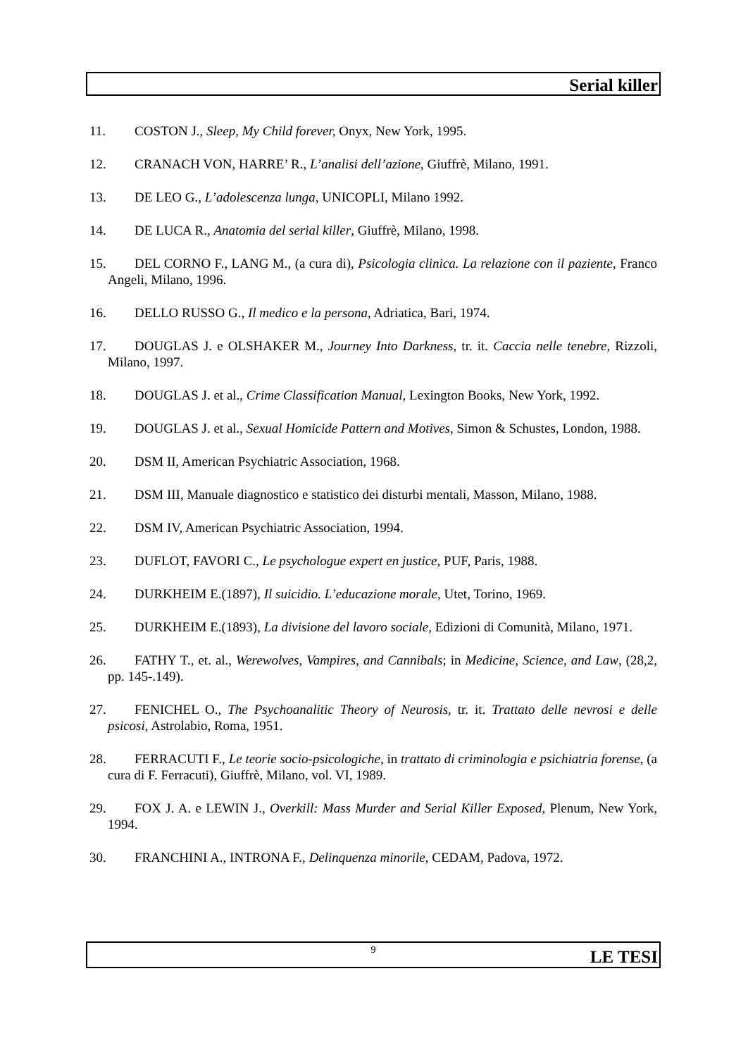Serial killer
11. COSTON J., Sleep, My Child forever, Onyx, New York, 1995.
12. CRANACH VON, HARRE’ R., L’analisi dell’azione, Giuffrè, Milano, 1991.
13. DE LEO G., L’adolescenza lunga, UNICOPLI, Milano 1992.
14. DE LUCA R., Anatomia del serial killer, Giuffrè, Milano, 1998.
15. DEL CORNO F., LANG M., (a cura di), Psicologia clinica. La relazione con il paziente, Franco Angeli, Milano, 1996.
16. DELLO RUSSO G., Il medico e la persona, Adriatica, Bari, 1974.
17. DOUGLAS J. e OLSHAKER M., Journey Into Darkness, tr. it. Caccia nelle tenebre, Rizzoli, Milano, 1997.
18. DOUGLAS J. et al., Crime Classification Manual, Lexington Books, New York, 1992.
19. DOUGLAS J. et al., Sexual Homicide Pattern and Motives, Simon & Schustes, London, 1988.
20. DSM II, American Psychiatric Association, 1968.
21. DSM III, Manuale diagnostico e statistico dei disturbi mentali, Masson, Milano, 1988.
22. DSM IV, American Psychiatric Association, 1994.
23. DUFLOT, FAVORI C., Le psychologue expert en justice, PUF, Paris, 1988.
24. DURKHEIM E.(1897), Il suicidio. L’educazione morale, Utet, Torino, 1969.
25. DURKHEIM E.(1893), La divisione del lavoro sociale, Edizioni di Comunità, Milano, 1971.
26. FATHY T., et. al., Werewolves, Vampires, and Cannibals; in Medicine, Science, and Law, (28,2, pp. 145-.149).
27. FENICHEL O., The Psychoanalitic Theory of Neurosis, tr. it. Trattato delle nevrosi e delle psicosi, Astrolabio, Roma, 1951.
28. FERRACUTI F., Le teorie socio-psicologiche, in trattato di criminologia e psichiatria forense, (a cura di F. Ferracuti), Giuffrè, Milano, vol. VI, 1989.
29. FOX J. A. e LEWIN J., Overkill: Mass Murder and Serial Killer Exposed, Plenum, New York, 1994.
30. FRANCHINI A., INTRONA F., Delinquenza minorile, CEDAM, Padova, 1972.
9 LE TESI